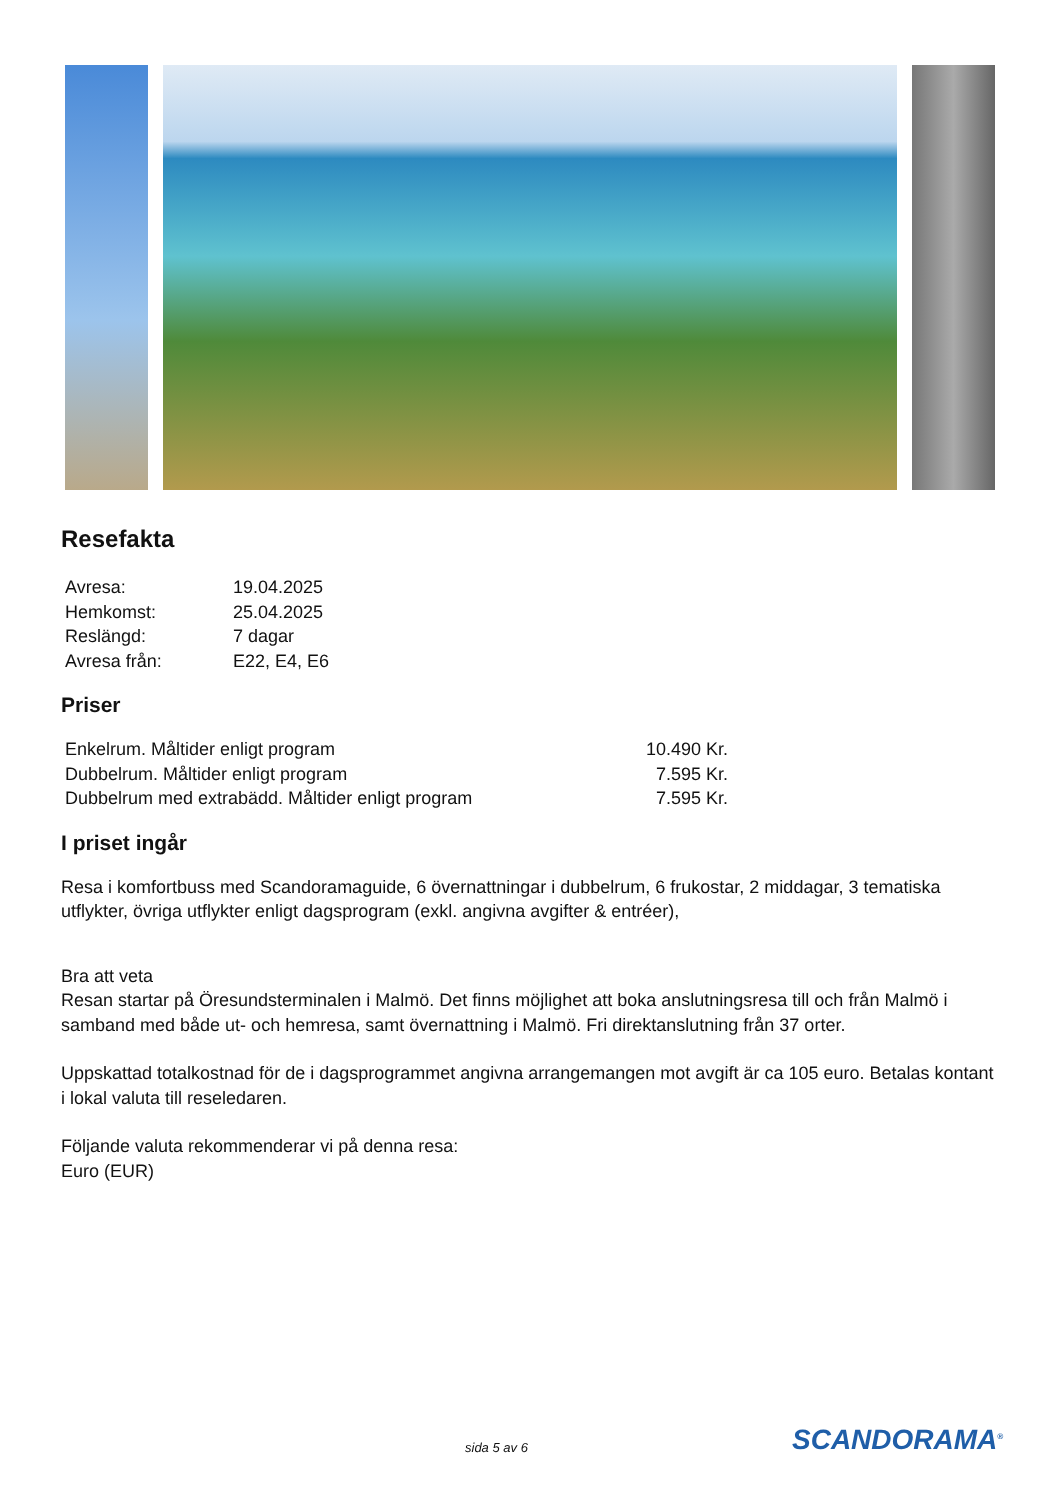Resefakta
| Avresa: | 19.04.2025 |
| Hemkomst: | 25.04.2025 |
| Reslängd: | 7 dagar |
| Avresa från: | E22, E4, E6 |
Priser
| Enkelrum. Måltider enligt program | 10.490 Kr. |
| Dubbelrum. Måltider enligt program | 7.595 Kr. |
| Dubbelrum med extrabädd. Måltider enligt program | 7.595 Kr. |
I priset ingår
Resa i komfortbuss med Scandoramaguide, 6 övernattningar i dubbelrum, 6 frukostar, 2 middagar, 3 tematiska utflykter, övriga utflykter enligt dagsprogram (exkl. angivna avgifter & entréer),
Bra att veta
Resan startar på Öresundsterminalen i Malmö. Det finns möjlighet att boka anslutningsresa till och från Malmö i samband med både ut- och hemresa, samt övernattning i Malmö. Fri direktanslutning från 37 orter.
Uppskattad totalkostnad för de i dagsprogrammet angivna arrangemangen mot avgift är ca 105 euro. Betalas kontant i lokal valuta till reseledaren.
Följande valuta rekommenderar vi på denna resa:
Euro (EUR)
sida 5 av 6 SCANDORAMA<sup>®</sup>